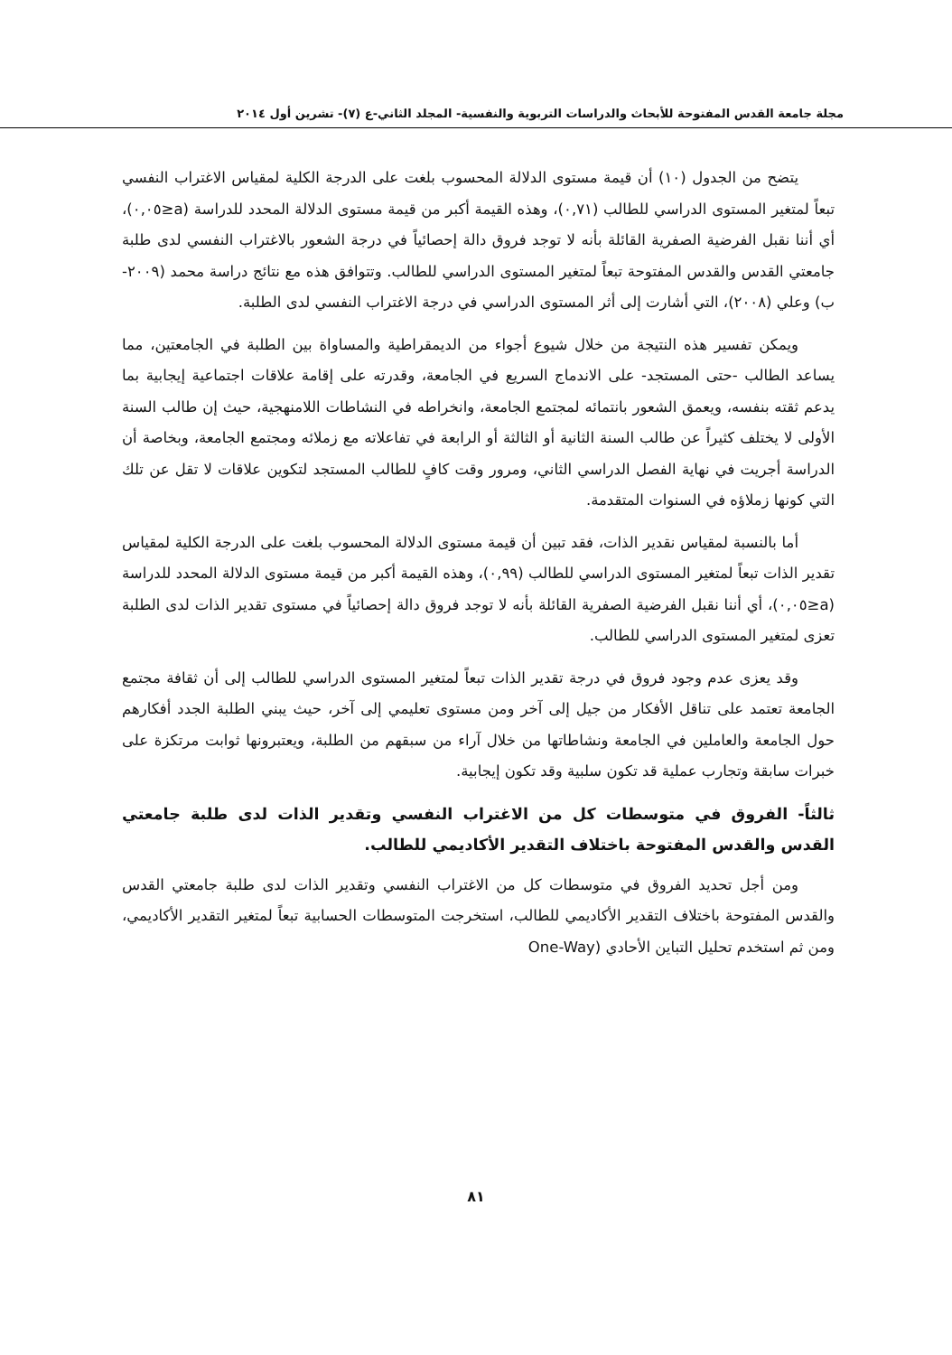مجلة جامعة القدس المفتوحة للأبحاث والدراسات التربوية والنفسية- المجلد الثاني-ع (٧)- تشرين أول ٢٠١٤
يتضح من الجدول (١٠) أن قيمة مستوى الدلالة المحسوب بلغت على الدرجة الكلية لمقياس الاغتراب النفسي تبعاً لمتغير المستوى الدراسي للطالب (٠,٧١)، وهذه القيمة أكبر من قيمة مستوى الدلالة المحدد للدراسة (a≤٠,٠٥)، أي أننا نقبل الفرضية الصفرية القائلة بأنه لا توجد فروق دالة إحصائياً في درجة الشعور بالاغتراب النفسي لدى طلبة جامعتي القدس والقدس المفتوحة تبعاً لمتغير المستوى الدراسي للطالب. وتتوافق هذه مع نتائج دراسة محمد (٢٠٠٩-ب) وعلي (٢٠٠٨)، التي أشارت إلى أثر المستوى الدراسي في درجة الاغتراب النفسي لدى الطلبة.
ويمكن تفسير هذه النتيجة من خلال شيوع أجواء من الديمقراطية والمساواة بين الطلبة في الجامعتين، مما يساعد الطالب -حتى المستجد- على الاندماج السريع في الجامعة، وقدرته على إقامة علاقات اجتماعية إيجابية بما يدعم ثقته بنفسه، ويعمق الشعور بانتمائه لمجتمع الجامعة، وانخراطه في النشاطات اللامنهجية، حيث إن طالب السنة الأولى لا يختلف كثيراً عن طالب السنة الثانية أو الثالثة أو الرابعة في تفاعلاته مع زملائه ومجتمع الجامعة، وبخاصة أن الدراسة أجريت في نهاية الفصل الدراسي الثاني، ومرور وقت كافٍ للطالب المستجد لتكوين علاقات لا تقل عن تلك التي كونها زملاؤه في السنوات المتقدمة.
أما بالنسبة لمقياس نقدير الذات، فقد تبين أن قيمة مستوى الدلالة المحسوب بلغت على الدرجة الكلية لمقياس تقدير الذات تبعاً لمتغير المستوى الدراسي للطالب (٠,٩٩)، وهذه القيمة أكبر من قيمة مستوى الدلالة المحدد للدراسة (a≤٠,٠٥)، أي أننا نقبل الفرضية الصفرية القائلة بأنه لا توجد فروق دالة إحصائياً في مستوى تقدير الذات لدى الطلبة تعزى لمتغير المستوى الدراسي للطالب.
وقد يعزى عدم وجود فروق في درجة تقدير الذات تبعاً لمتغير المستوى الدراسي للطالب إلى أن ثقافة مجتمع الجامعة تعتمد على تناقل الأفكار من جيل إلى آخر ومن مستوى تعليمي إلى آخر، حيث يبني الطلبة الجدد أفكارهم حول الجامعة والعاملين في الجامعة ونشاطاتها من خلال آراء من سبقهم من الطلبة، ويعتبرونها ثوابت مرتكزة على خبرات سابقة وتجارب عملية قد تكون سلبية وقد تكون إيجابية.
ثالثاً- الفروق في متوسطات كل من الاغتراب النفسي وتقدير الذات لدى طلبة جامعتي القدس والقدس المفتوحة باختلاف التقدير الأكاديمي للطالب.
ومن أجل تحديد الفروق في متوسطات كل من الاغتراب النفسي وتقدير الذات لدى طلبة جامعتي القدس والقدس المفتوحة باختلاف التقدير الأكاديمي للطالب، استخرجت المتوسطات الحسابية تبعاً لمتغير التقدير الأكاديمي، ومن ثم استخدم تحليل التباين الأحادي (One-Way
٨١